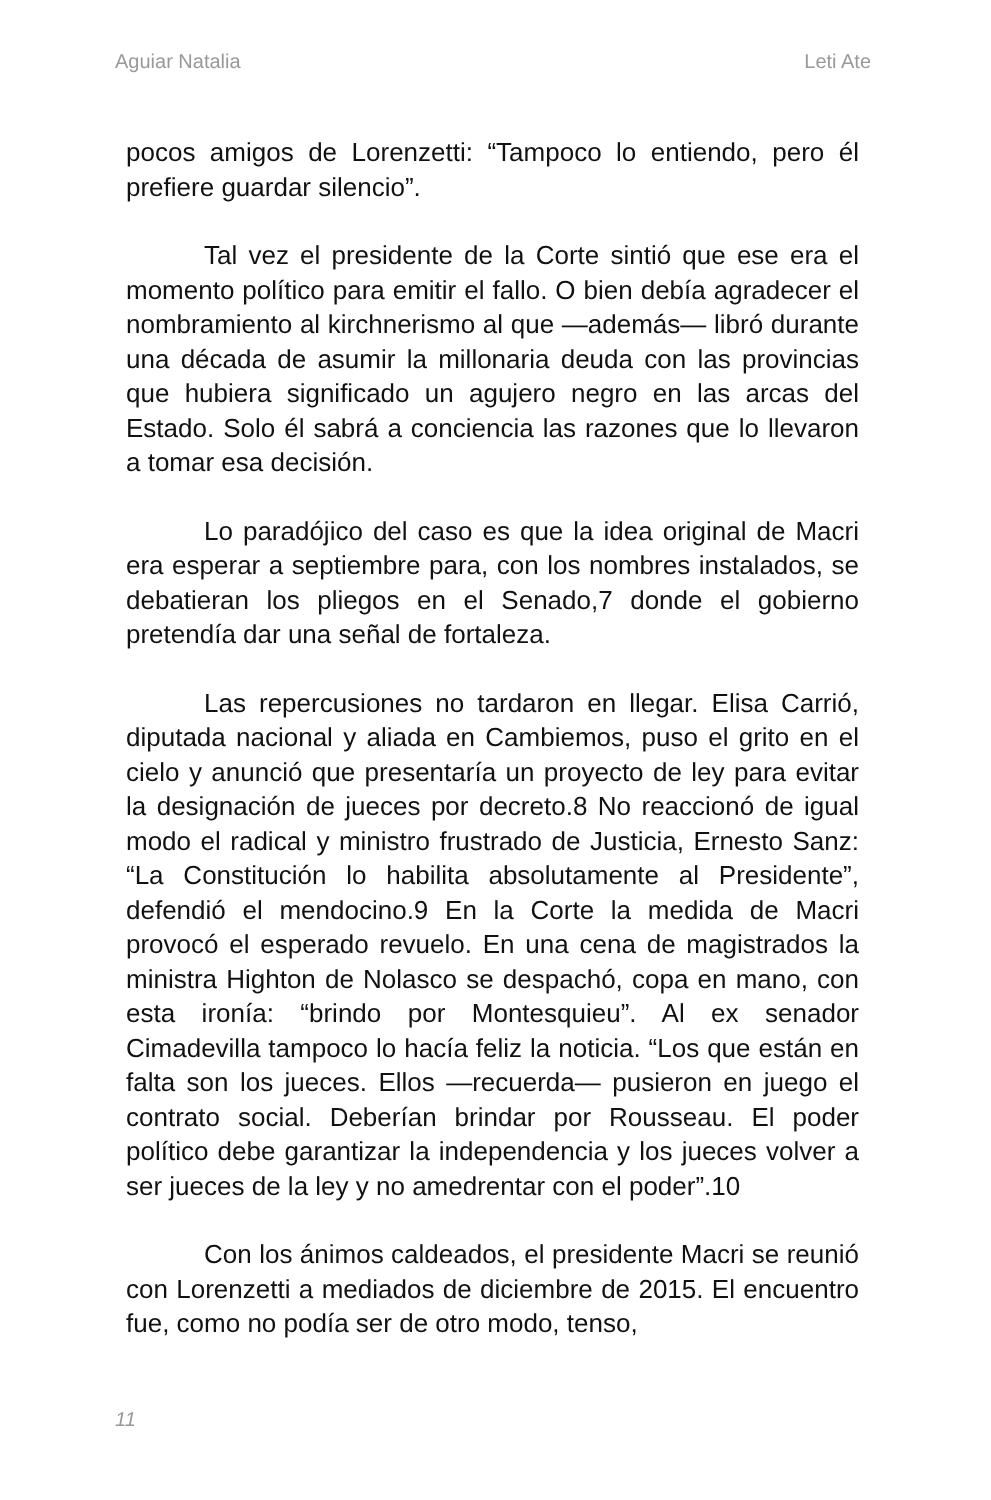Aguiar Natalia Leti Ate
pocos amigos de Lorenzetti: “Tampoco lo entiendo, pero él prefiere guardar silencio”.
Tal vez el presidente de la Corte sintió que ese era el momento político para emitir el fallo. O bien debía agradecer el nombramiento al kirchnerismo al que —además— libró durante una década de asumir la millonaria deuda con las provincias que hubiera significado un agujero negro en las arcas del Estado. Solo él sabrá a conciencia las razones que lo llevaron a tomar esa decisión.
Lo paradójico del caso es que la idea original de Macri era esperar a septiembre para, con los nombres instalados, se debatieran los pliegos en el Senado,7 donde el gobierno pretendía dar una señal de fortaleza.
Las repercusiones no tardaron en llegar. Elisa Carrió, diputada nacional y aliada en Cambiemos, puso el grito en el cielo y anunció que presentaría un proyecto de ley para evitar la designación de jueces por decreto.8 No reaccionó de igual modo el radical y ministro frustrado de Justicia, Ernesto Sanz: “La Constitución lo habilita absolutamente al Presidente”, defendió el mendocino.9 En la Corte la medida de Macri provocó el esperado revuelo. En una cena de magistrados la ministra Highton de Nolasco se despachó, copa en mano, con esta ironía: “brindo por Montesquieu”. Al ex senador Cimadevilla tampoco lo hacía feliz la noticia. “Los que están en falta son los jueces. Ellos —recuerda— pusieron en juego el contrato social. Deberían brindar por Rousseau. El poder político debe garantizar la independencia y los jueces volver a ser jueces de la ley y no amedrentar con el poder”.10
Con los ánimos caldeados, el presidente Macri se reunió con Lorenzetti a mediados de diciembre de 2015. El encuentro fue, como no podía ser de otro modo, tenso,
11